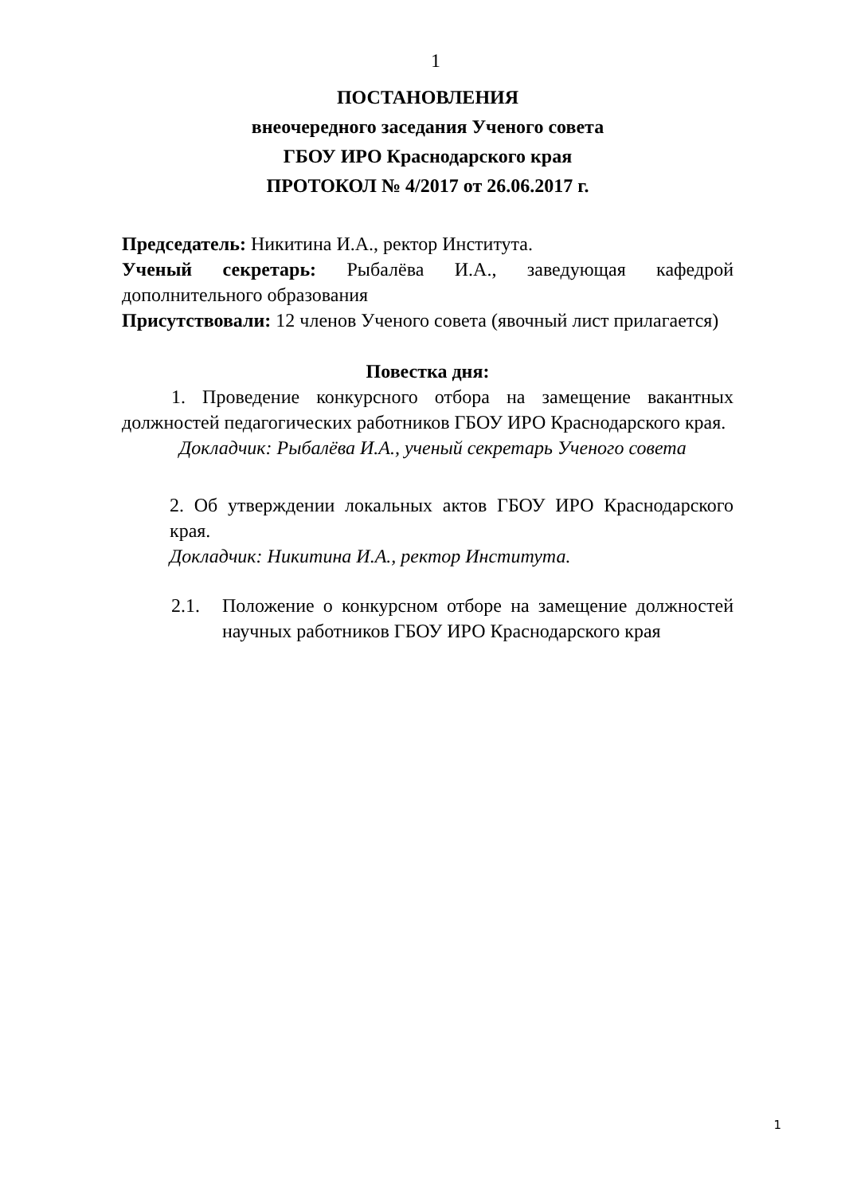1
ПОСТАНОВЛЕНИЯ
внеочередного заседания Ученого совета
ГБОУ ИРО Краснодарского края
ПРОТОКОЛ № 4/2017 от 26.06.2017 г.
Председатель: Никитина И.А., ректор Института.
Ученый секретарь: Рыбалёва И.А., заведующая кафедрой дополнительного образования
Присутствовали: 12 членов Ученого совета (явочный лист прилагается)
Повестка дня:
1. Проведение конкурсного отбора на замещение вакантных должностей педагогических работников ГБОУ ИРО Краснодарского края.
Докладчик: Рыбалёва И.А., ученый секретарь Ученого совета
2. Об утверждении локальных актов ГБОУ ИРО Краснодарского края.
Докладчик: Никитина И.А., ректор Института.
2.1. Положение о конкурсном отборе на замещение должностей научных работников ГБОУ ИРО Краснодарского края
1